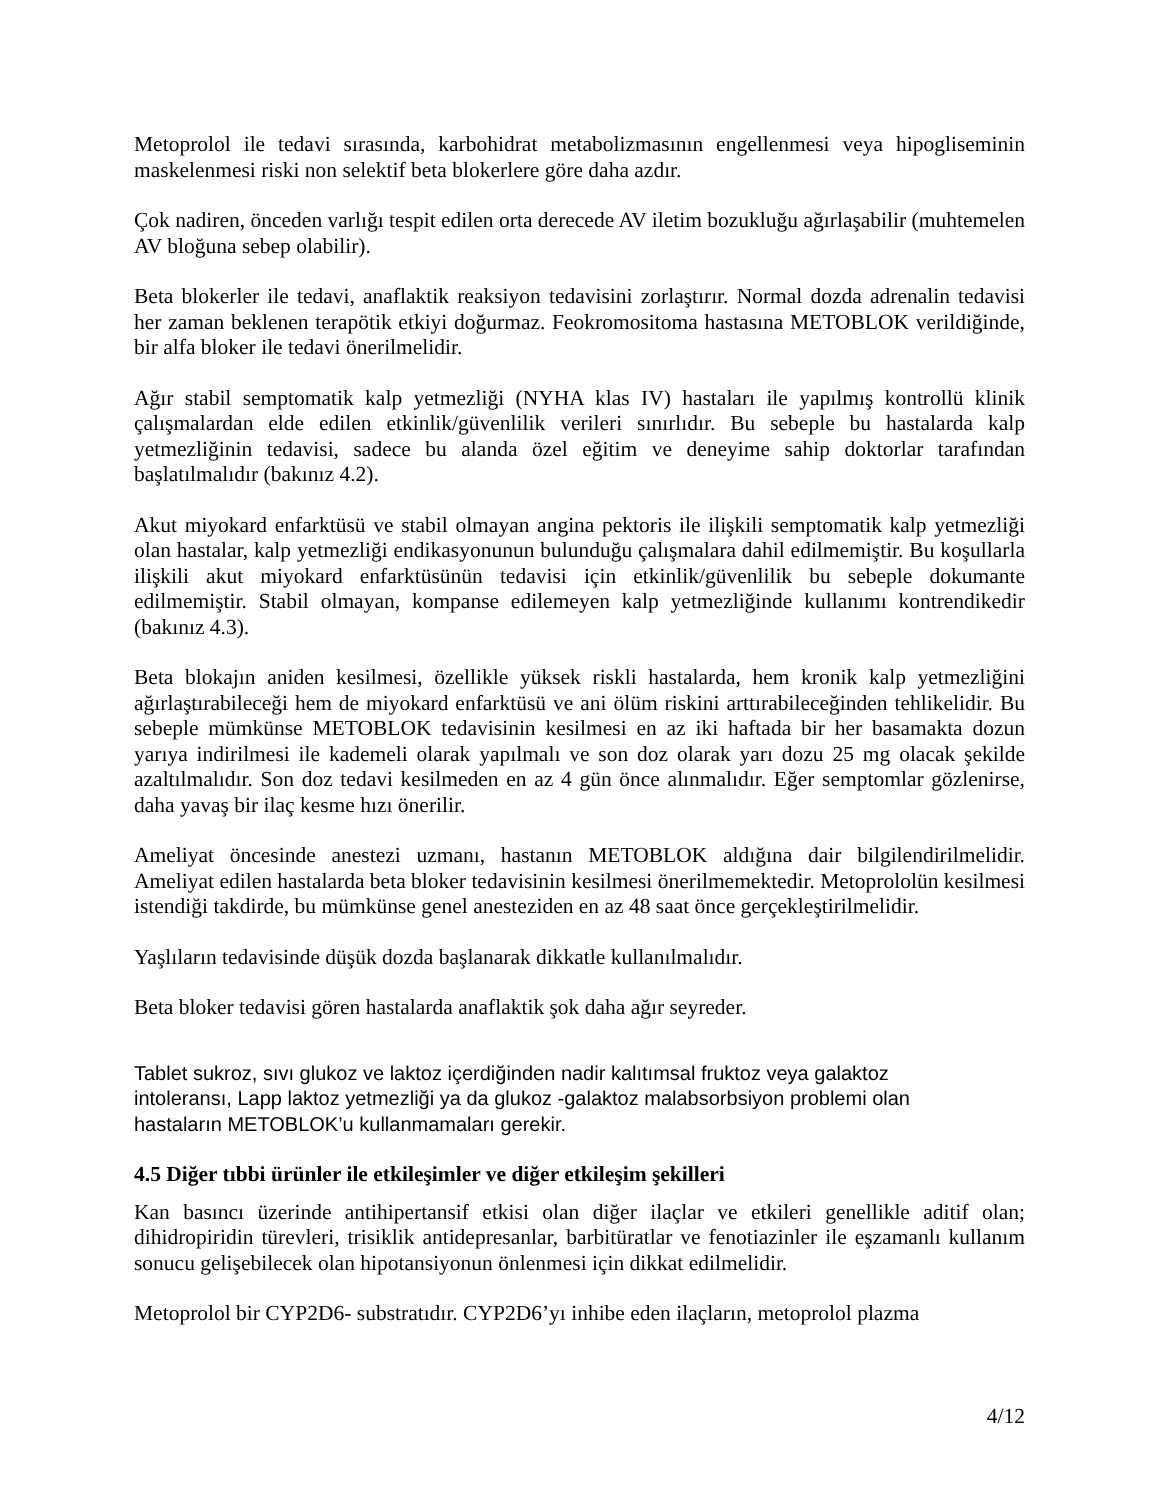Metoprolol ile tedavi sırasında, karbohidrat metabolizmasının engellenmesi veya hipogliseminin maskelenmesi riski non selektif beta blokerlere göre daha azdır.
Çok nadiren, önceden varlığı tespit edilen orta derecede AV iletim bozukluğu ağırlaşabilir (muhtemelen AV bloğuna sebep olabilir).
Beta blokerler ile tedavi, anaflaktik reaksiyon tedavisini zorlaştırır. Normal dozda adrenalin tedavisi her zaman beklenen terapötik etkiyi doğurmaz. Feokromositoma hastasına METOBLOK verildiğinde, bir alfa bloker ile tedavi önerilmelidir.
Ağır stabil semptomatik kalp yetmezliği (NYHA klas IV) hastaları ile yapılmış kontrollü klinik çalışmalardan elde edilen etkinlik/güvenlilik verileri sınırlıdır. Bu sebeple bu hastalarda kalp yetmezliğinin tedavisi, sadece bu alanda özel eğitim ve deneyime sahip doktorlar tarafından başlatılmalıdır (bakınız 4.2).
Akut miyokard enfarktüsü ve stabil olmayan angina pektoris ile ilişkili semptomatik kalp yetmezliği olan hastalar, kalp yetmezliği endikasyonunun bulunduğu çalışmalara dahil edilmemiştir. Bu koşullarla ilişkili akut miyokard enfarktüsünün tedavisi için etkinlik/güvenlilik bu sebeple dokumante edilmemiştir. Stabil olmayan, kompanse edilemeyen kalp yetmezliğinde kullanımı kontrendikedir (bakınız 4.3).
Beta blokajın aniden kesilmesi, özellikle yüksek riskli hastalarda, hem kronik kalp yetmezliğini ağırlaştırabileceği hem de miyokard enfarktüsü ve ani ölüm riskini arttırabileceğinden tehlikelidir. Bu sebeple mümkünse METOBLOK tedavisinin kesilmesi en az iki haftada bir her basamakta dozun yarıya indirilmesi ile kademeli olarak yapılmalı ve son doz olarak yarı dozu 25 mg olacak şekilde azaltılmalıdır. Son doz tedavi kesilmeden en az 4 gün önce alınmalıdır. Eğer semptomlar gözlenirse, daha yavaş bir ilaç kesme hızı önerilir.
Ameliyat öncesinde anestezi uzmanı, hastanın METOBLOK aldığına dair bilgilendirilmelidir. Ameliyat edilen hastalarda beta bloker tedavisinin kesilmesi önerilmemektedir. Metoprololün kesilmesi istendiği takdirde, bu mümkünse genel anesteziden en az 48 saat önce gerçekleştirilmelidir.
Yaşlıların tedavisinde düşük dozda başlanarak dikkatle kullanılmalıdır.
Beta bloker tedavisi gören hastalarda anaflaktik şok daha ağır seyreder.
Tablet sukroz, sıvı glukoz ve laktoz içerdiğinden nadir kalıtımsal fruktoz veya galaktoz
intoleransı, Lapp laktoz yetmezliği ya da glukoz -galaktoz malabsorbsiyon problemi olan
hastaların METOBLOK’u kullanmamaları gerekir.
4.5 Diğer tıbbi ürünler ile etkileşimler ve diğer etkileşim şekilleri
Kan basıncı üzerinde antihipertansif etkisi olan diğer ilaçlar ve etkileri genellikle aditif olan; dihidropiridin türevleri, trisiklik antidepresanlar, barbitüratlar ve fenotiazinler ile eşzamanlı kullanım sonucu gelişebilecek olan hipotansiyonun önlenmesi için dikkat edilmelidir.
Metoprolol bir CYP2D6- substratıdır. CYP2D6’yı inhibe eden ilaçların, metoprolol plazma
4/12